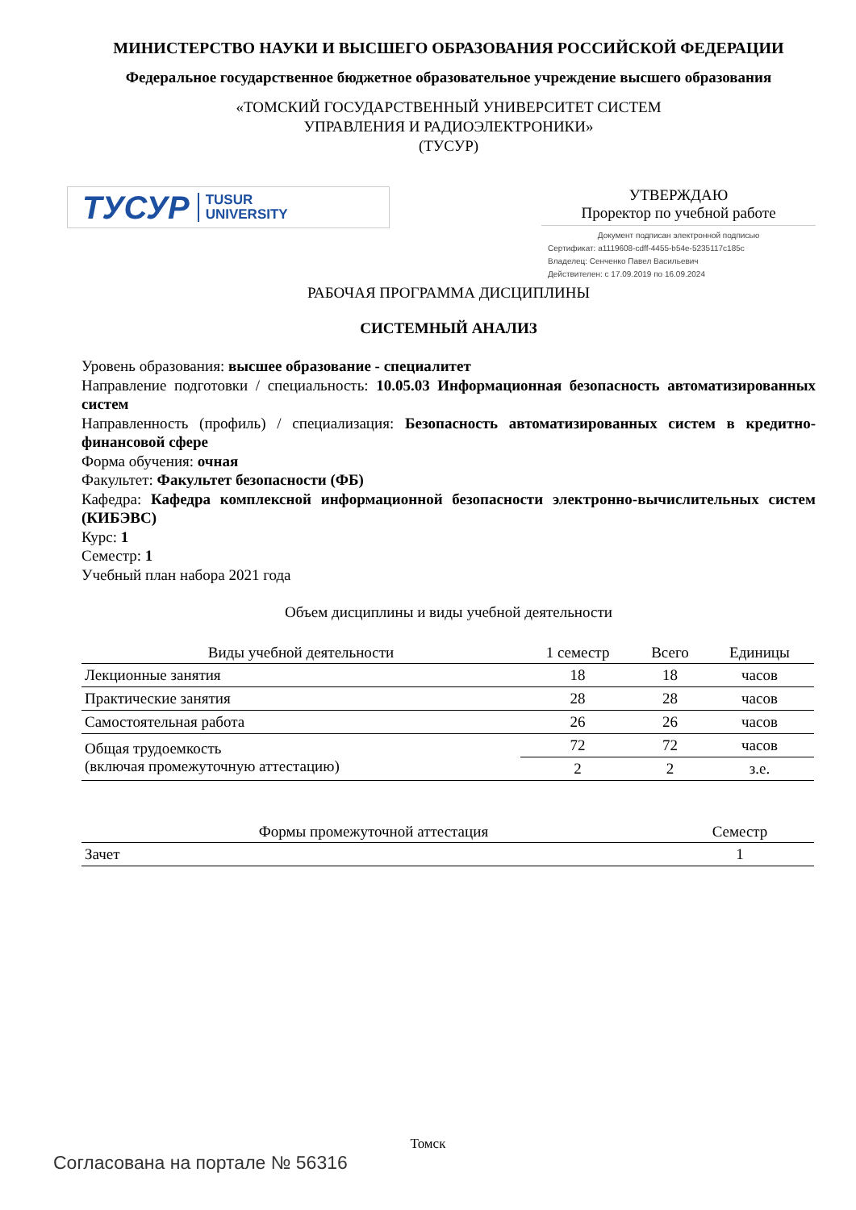МИНИСТЕРСТВО НАУКИ И ВЫСШЕГО ОБРАЗОВАНИЯ РОССИЙСКОЙ ФЕДЕРАЦИИ
Федеральное государственное бюджетное образовательное учреждение высшего образования
«ТОМСКИЙ ГОСУДАРСТВЕННЫЙ УНИВЕРСИТЕТ СИСТЕМ
УПРАВЛЕНИЯ И РАДИОЭЛЕКТРОНИКИ»
(ТУСУР)
ТУСУР TUSUR
UNIVERSITY
УТВЕРЖДАЮ
Проректор по учебной работе
Документ подписан электронной подписью
Сертификат: a1119608-cdff-4455-b54e-5235117c185c
Владелец: Сенченко Павел Васильевич
Действителен: с 17.09.2019 по 16.09.2024
РАБОЧАЯ ПРОГРАММА ДИСЦИПЛИНЫ
СИСТЕМНЫЙ АНАЛИЗ
Уровень образования: высшее образование - специалитет
Направление подготовки / специальность: 10.05.03 Информационная безопасность автоматизированных систем
Направленность (профиль) / специализация: Безопасность автоматизированных систем в кредитно-финансовой сфере
Форма обучения: очная
Факультет: Факультет безопасности (ФБ)
Кафедра: Кафедра комплексной информационной безопасности электронно-вычислительных систем (КИБЭВС)
Курс: 1
Семестр: 1
Учебный план набора 2021 года
Объем дисциплины и виды учебной деятельности
| Виды учебной деятельности | 1 семестр | Всего | Единицы |
| --- | --- | --- | --- |
| Лекционные занятия | 18 | 18 | часов |
| Практические занятия | 28 | 28 | часов |
| Самостоятельная работа | 26 | 26 | часов |
| Общая трудоемкость (включая промежуточную аттестацию) | 72 | 72 | часов |
| | 2 | 2 | з.е. |
| Формы промежуточной аттестация | Семестр |
| --- | --- |
| Зачет | 1 |
Томск
Согласована на портале № 56316